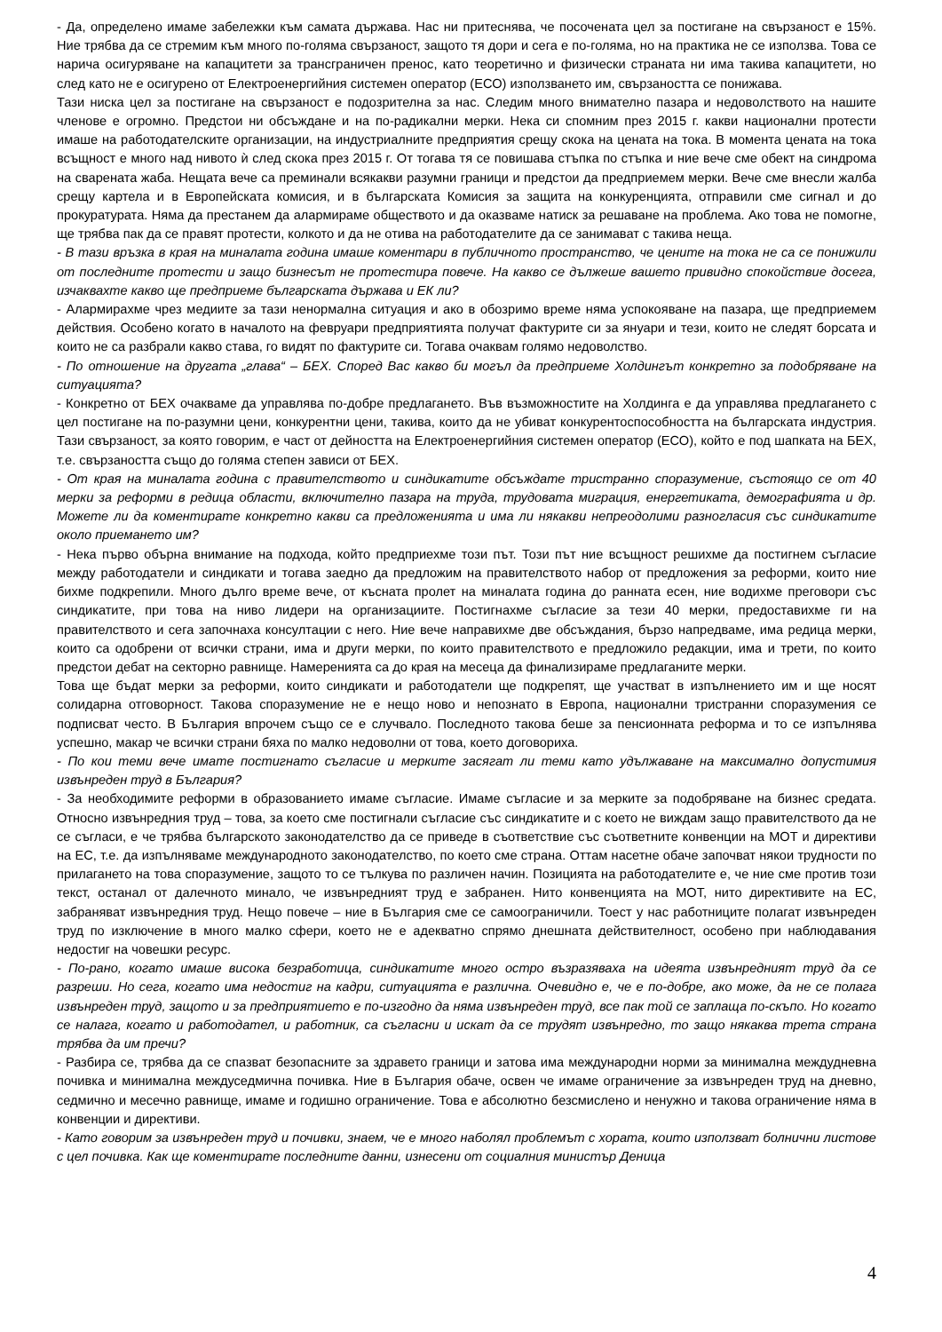- Да, определено имаме забележки към самата държава. Нас ни притеснява, че посочената цел за постигане на свързаност е 15%. Ние трябва да се стремим към много по-голяма свързаност, защото тя дори и сега е по-голяма, но на практика не се използва. Това се нарича осигуряване на капацитети за трансграничен пренос, като теоретично и физически страната ни има такива капацитети, но след като не е осигурено от Електроенергийния системен оператор (ЕСО) използването им, свързаността се понижава.
Тази ниска цел за постигане на свързаност е подозрителна за нас. Следим много внимателно пазара и недоволството на нашите членове е огромно. Предстои ни обсъждане и на по-радикални мерки. Нека си спомним през 2015 г. какви национални протести имаше на работодателските организации, на индустриалните предприятия срещу скока на цената на тока. В момента цената на тока всъщност е много над нивото ѝ след скока през 2015 г. От тогава тя се повишава стъпка по стъпка и ние вече сме обект на синдрома на сварената жаба. Нещата вече са преминали всякакви разумни граници и предстои да предприемем мерки. Вече сме внесли жалба срещу картела и в Европейската комисия, и в българската Комисия за защита на конкуренцията, отправили сме сигнал и до прокуратурата. Няма да престанем да алармираме обществото и да оказваме натиск за решаване на проблема. Ако това не помогне, ще трябва пак да се правят протести, колкото и да не отива на работодателите да се занимават с такива неща.
- В тази връзка в края на миналата година имаше коментари в публичното пространство, че цените на тока не са се понижили от последните протести и защо бизнесът не протестира повече. На какво се дължеше вашето привидно спокойствие досега, изчаквахте какво ще предприеме българската държава и ЕК ли?
- Алармирахме чрез медиите за тази ненормална ситуация и ако в обозримо време няма успокояване на пазара, ще предприемем действия. Особено когато в началото на февруари предприятията получат фактурите си за януари и тези, които не следят борсата и които не са разбрали какво става, го видят по фактурите си. Тогава очаквам голямо недоволство.
- По отношение на другата „глава“ – БЕХ. Според Вас какво би могъл да предприеме Холдингът конкретно за подобряване на ситуацията?
- Конкретно от БЕХ очакваме да управлява по-добре предлагането. Във възможностите на Холдинга е да управлява предлагането с цел постигане на по-разумни цени, конкурентни цени, такива, които да не убиват конкурентоспособността на българската индустрия. Тази свързаност, за която говорим, е част от дейността на Електроенергийния системен оператор (ЕСО), който е под шапката на БЕХ, т.е. свързаността също до голяма степен зависи от БЕХ.
- От края на миналата година с правителството и синдикатите обсъждате тристранно споразумение, състоящо се от 40 мерки за реформи в редица области, включително пазара на труда, трудовата миграция, енергетиката, демографията и др. Можете ли да коментирате конкретно какви са предложенията и има ли някакви непреодолими разногласия със синдикатите около приемането им?
- Нека първо обърна внимание на подхода, който предприехме този път. Този път ние всъщност решихме да постигнем съгласие между работодатели и синдикати и тогава заедно да предложим на правителството набор от предложения за реформи, които ние бихме подкрепили. Много дълго време вече, от късната пролет на миналата година до ранната есен, ние водихме преговори със синдикатите, при това на ниво лидери на организациите. Постигнахме съгласие за тези 40 мерки, предоставихме ги на правителството и сега започнаха консултации с него. Ние вече направихме две обсъждания, бързо напредваме, има редица мерки, които са одобрени от всички страни, има и други мерки, по които правителството е предложило редакции, има и трети, по които предстои дебат на секторно равнище. Намеренията са до края на месеца да финализираме предлаганите мерки.
Това ще бъдат мерки за реформи, които синдикати и работодатели ще подкрепят, ще участват в изпълнението им и ще носят солидарна отговорност. Такова споразумение не е нещо ново и непознато в Европа, национални тристранни споразумения се подписват често. В България впрочем също се е случвало. Последното такова беше за пенсионната реформа и то се изпълнява успешно, макар че всички страни бяха по малко недоволни от това, което договориха.
- По кои теми вече имате постигнато съгласие и мерките засягат ли теми като удължаване на максимално допустимия извънреден труд в България?
- За необходимите реформи в образованието имаме съгласие. Имаме съгласие и за мерките за подобряване на бизнес средата. Относно извънредния труд – това, за което сме постигнали съгласие със синдикатите и с което не виждам защо правителството да не се съгласи, е че трябва българското законодателство да се приведе в съответствие със съответните конвенции на МОТ и директиви на ЕС, т.е. да изпълняваме международното законодателство, по което сме страна. Оттам насетне обаче започват някои трудности по прилагането на това споразумение, защото то се тълкува по различен начин. Позицията на работодателите е, че ние сме против този текст, останал от далечното минало, че извънредният труд е забранен. Нито конвенцията на МОТ, нито директивите на ЕС, забраняват извънредния труд. Нещо повече – ние в България сме се самоограничили. Тоест у нас работниците полагат извънреден труд по изключение в много малко сфери, което не е адекватно спрямо днешната действителност, особено при наблюдавания недостиг на човешки ресурс.
- По-рано, когато имаше висока безработица, синдикатите много остро възразяваха на идеята извънредният труд да се разреши. Но сега, когато има недостиг на кадри, ситуацията е различна. Очевидно е, че е по-добре, ако може, да не се полага извънреден труд, защото и за предприятието е по-изгодно да няма извънреден труд, все пак той се заплаща по-скъпо. Но когато се налага, когато и работодател, и работник, са съгласни и искат да се трудят извънредно, то защо някаква трета страна трябва да им пречи?
- Разбира се, трябва да се спазват безопасните за здравето граници и затова има международни норми за минимална междудневна почивка и минимална междуседмична почивка. Ние в България обаче, освен че имаме ограничение за извънреден труд на дневно, седмично и месечно равнище, имаме и годишно ограничение. Това е абсолютно безсмислено и ненужно и такова ограничение няма в конвенции и директиви.
- Като говорим за извънреден труд и почивки, знаем, че е много наболял проблемът с хората, които използват болнични листове с цел почивка. Как ще коментирате последните данни, изнесени от социалния министър Деница
4